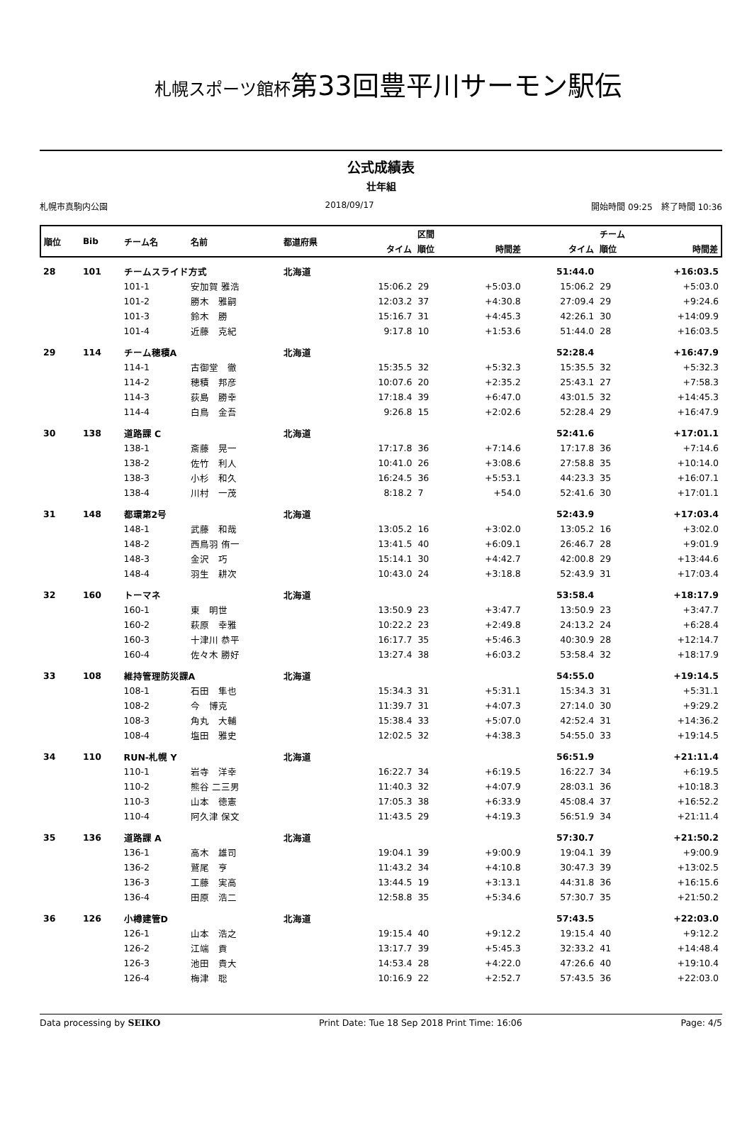札幌スポーツ館杯第33回豊平川サーモン駅伝
公式成績表
壮年組
札幌市真駒内公園 2018/09/17 開始時間 09:25　終了時間 10:36
| 順位 | Bib | チーム名 | 名前 | 都道府県 | | 区間 | | | チーム | |
| --- | --- | --- | --- | --- | --- | --- | --- | --- | --- | --- |
| | | | | | タイム | 順位 | 時間差 | タイム | 順位 | 時間差 |
| 28 | 101 | チームスライド方式 | | 北海道 | | | | 51:44.0 | | +16:03.5 |
| | | 101-1 | 安加賀 雅浩 | | 15:06.2 | 29 | +5:03.0 | 15:06.2 | 29 | +5:03.0 |
| | | 101-2 | 勝木 雅嗣 | | 12:03.2 | 37 | +4:30.8 | 27:09.4 | 29 | +9:24.6 |
| | | 101-3 | 鈴木 勝 | | 15:16.7 | 31 | +4:45.3 | 42:26.1 | 30 | +14:09.9 |
| | | 101-4 | 近藤 克紀 | | 9:17.8 | 10 | +1:53.6 | 51:44.0 | 28 | +16:03.5 |
| 29 | 114 | チーム穂積A | | 北海道 | | | | 52:28.4 | | +16:47.9 |
| | | 114-1 | 古御堂 徹 | | 15:35.5 | 32 | +5:32.3 | 15:35.5 | 32 | +5:32.3 |
| | | 114-2 | 穂積 邦彦 | | 10:07.6 | 20 | +2:35.2 | 25:43.1 | 27 | +7:58.3 |
| | | 114-3 | 荻島 勝幸 | | 17:18.4 | 39 | +6:47.0 | 43:01.5 | 32 | +14:45.3 |
| | | 114-4 | 白鳥 金吾 | | 9:26.8 | 15 | +2:02.6 | 52:28.4 | 29 | +16:47.9 |
| 30 | 138 | 道路課 C | | 北海道 | | | | 52:41.6 | | +17:01.1 |
| | | 138-1 | 斎藤 晃一 | | 17:17.8 | 36 | +7:14.6 | 17:17.8 | 36 | +7:14.6 |
| | | 138-2 | 佐竹 利人 | | 10:41.0 | 26 | +3:08.6 | 27:58.8 | 35 | +10:14.0 |
| | | 138-3 | 小杉 和久 | | 16:24.5 | 36 | +5:53.1 | 44:23.3 | 35 | +16:07.1 |
| | | 138-4 | 川村 一茂 | | 8:18.2 | 7 | +54.0 | 52:41.6 | 30 | +17:01.1 |
| 31 | 148 | 都環第2号 | | 北海道 | | | | 52:43.9 | | +17:03.4 |
| | | 148-1 | 武藤 和哉 | | 13:05.2 | 16 | +3:02.0 | 13:05.2 | 16 | +3:02.0 |
| | | 148-2 | 西鳥羽 侑一 | | 13:41.5 | 40 | +6:09.1 | 26:46.7 | 28 | +9:01.9 |
| | | 148-3 | 金沢 巧 | | 15:14.1 | 30 | +4:42.7 | 42:00.8 | 29 | +13:44.6 |
| | | 148-4 | 羽生 耕次 | | 10:43.0 | 24 | +3:18.8 | 52:43.9 | 31 | +17:03.4 |
| 32 | 160 | トーマネ | | 北海道 | | | | 53:58.4 | | +18:17.9 |
| | | 160-1 | 東 明世 | | 13:50.9 | 23 | +3:47.7 | 13:50.9 | 23 | +3:47.7 |
| | | 160-2 | 萩原 幸雅 | | 10:22.2 | 23 | +2:49.8 | 24:13.2 | 24 | +6:28.4 |
| | | 160-3 | 十津川 恭平 | | 16:17.7 | 35 | +5:46.3 | 40:30.9 | 28 | +12:14.7 |
| | | 160-4 | 佐々木 勝好 | | 13:27.4 | 38 | +6:03.2 | 53:58.4 | 32 | +18:17.9 |
| 33 | 108 | 維持管理防災課A | | 北海道 | | | | 54:55.0 | | +19:14.5 |
| | | 108-1 | 石田 隼也 | | 15:34.3 | 31 | +5:31.1 | 15:34.3 | 31 | +5:31.1 |
| | | 108-2 | 今 博克 | | 11:39.7 | 31 | +4:07.3 | 27:14.0 | 30 | +9:29.2 |
| | | 108-3 | 角丸 大輔 | | 15:38.4 | 33 | +5:07.0 | 42:52.4 | 31 | +14:36.2 |
| | | 108-4 | 塩田 雅史 | | 12:02.5 | 32 | +4:38.3 | 54:55.0 | 33 | +19:14.5 |
| 34 | 110 | RUN-札幌 Y | | 北海道 | | | | 56:51.9 | | +21:11.4 |
| | | 110-1 | 岩寺 洋幸 | | 16:22.7 | 34 | +6:19.5 | 16:22.7 | 34 | +6:19.5 |
| | | 110-2 | 熊谷 二三男 | | 11:40.3 | 32 | +4:07.9 | 28:03.1 | 36 | +10:18.3 |
| | | 110-3 | 山本 徳憲 | | 17:05.3 | 38 | +6:33.9 | 45:08.4 | 37 | +16:52.2 |
| | | 110-4 | 阿久津 保文 | | 11:43.5 | 29 | +4:19.3 | 56:51.9 | 34 | +21:11.4 |
| 35 | 136 | 道路課 A | | 北海道 | | | | 57:30.7 | | +21:50.2 |
| | | 136-1 | 高木 雄司 | | 19:04.1 | 39 | +9:00.9 | 19:04.1 | 39 | +9:00.9 |
| | | 136-2 | 鷲尾 亨 | | 11:43.2 | 34 | +4:10.8 | 30:47.3 | 39 | +13:02.5 |
| | | 136-3 | 工藤 実高 | | 13:44.5 | 19 | +3:13.1 | 44:31.8 | 36 | +16:15.6 |
| | | 136-4 | 田原 浩二 | | 12:58.8 | 35 | +5:34.6 | 57:30.7 | 35 | +21:50.2 |
| 36 | 126 | 小樽建管D | | 北海道 | | | | 57:43.5 | | +22:03.0 |
| | | 126-1 | 山本 浩之 | | 19:15.4 | 40 | +9:12.2 | 19:15.4 | 40 | +9:12.2 |
| | | 126-2 | 江端 貢 | | 13:17.7 | 39 | +5:45.3 | 32:33.2 | 41 | +14:48.4 |
| | | 126-3 | 池田 貴大 | | 14:53.4 | 28 | +4:22.0 | 47:26.6 | 40 | +19:10.4 |
| | | 126-4 | 梅津 聡 | | 10:16.9 | 22 | +2:52.7 | 57:43.5 | 36 | +22:03.0 |
Data processing by SEIKO Print Date: Tue 18 Sep 2018 Print Time: 16:06 Page: 4/5